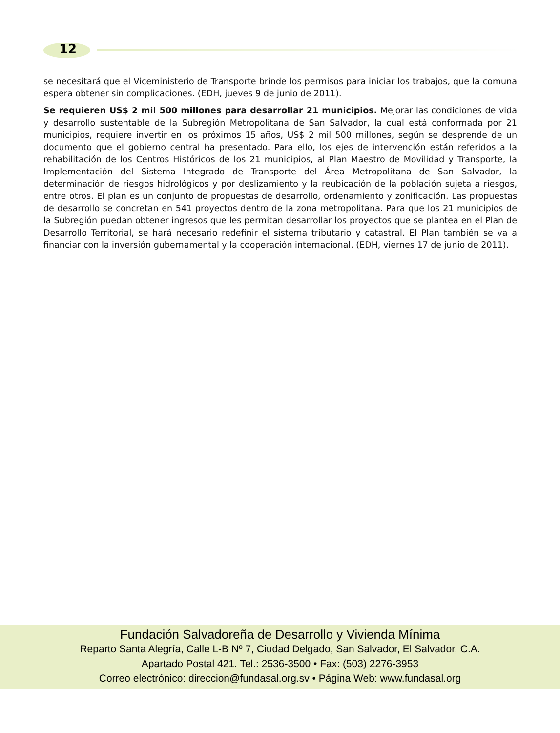12
se necesitará que el Viceministerio de Transporte brinde los permisos para iniciar los trabajos, que la comuna espera obtener sin complicaciones. (EDH, jueves 9 de junio de 2011).
Se requieren US$ 2 mil 500 millones para desarrollar 21 municipios. Mejorar las condiciones de vida y desarrollo sustentable de la Subregión Metropolitana de San Salvador, la cual está conformada por 21 municipios, requiere invertir en los próximos 15 años, US$ 2 mil 500 millones, según se desprende de un documento que el gobierno central ha presentado. Para ello, los ejes de intervención están referidos a la rehabilitación de los Centros Históricos de los 21 municipios, al Plan Maestro de Movilidad y Transporte, la Implementación del Sistema Integrado de Transporte del Área Metropolitana de San Salvador, la determinación de riesgos hidrológicos y por deslizamiento y la reubicación de la población sujeta a riesgos, entre otros. El plan es un conjunto de propuestas de desarrollo, ordenamiento y zonificación. Las propuestas de desarrollo se concretan en 541 proyectos dentro de la zona metropolitana. Para que los 21 municipios de la Subregión puedan obtener ingresos que les permitan desarrollar los proyectos que se plantea en el Plan de Desarrollo Territorial, se hará necesario redefinir el sistema tributario y catastral. El Plan también se va a financiar con la inversión gubernamental y la cooperación internacional. (EDH, viernes 17 de junio de 2011).
Fundación Salvadoreña de Desarrollo y Vivienda Mínima
Reparto Santa Alegría, Calle L-B Nº 7, Ciudad Delgado, San Salvador, El Salvador, C.A.
Apartado Postal 421. Tel.: 2536-3500 • Fax: (503) 2276-3953
Correo electrónico: direccion@fundasal.org.sv • Página Web: www.fundasal.org